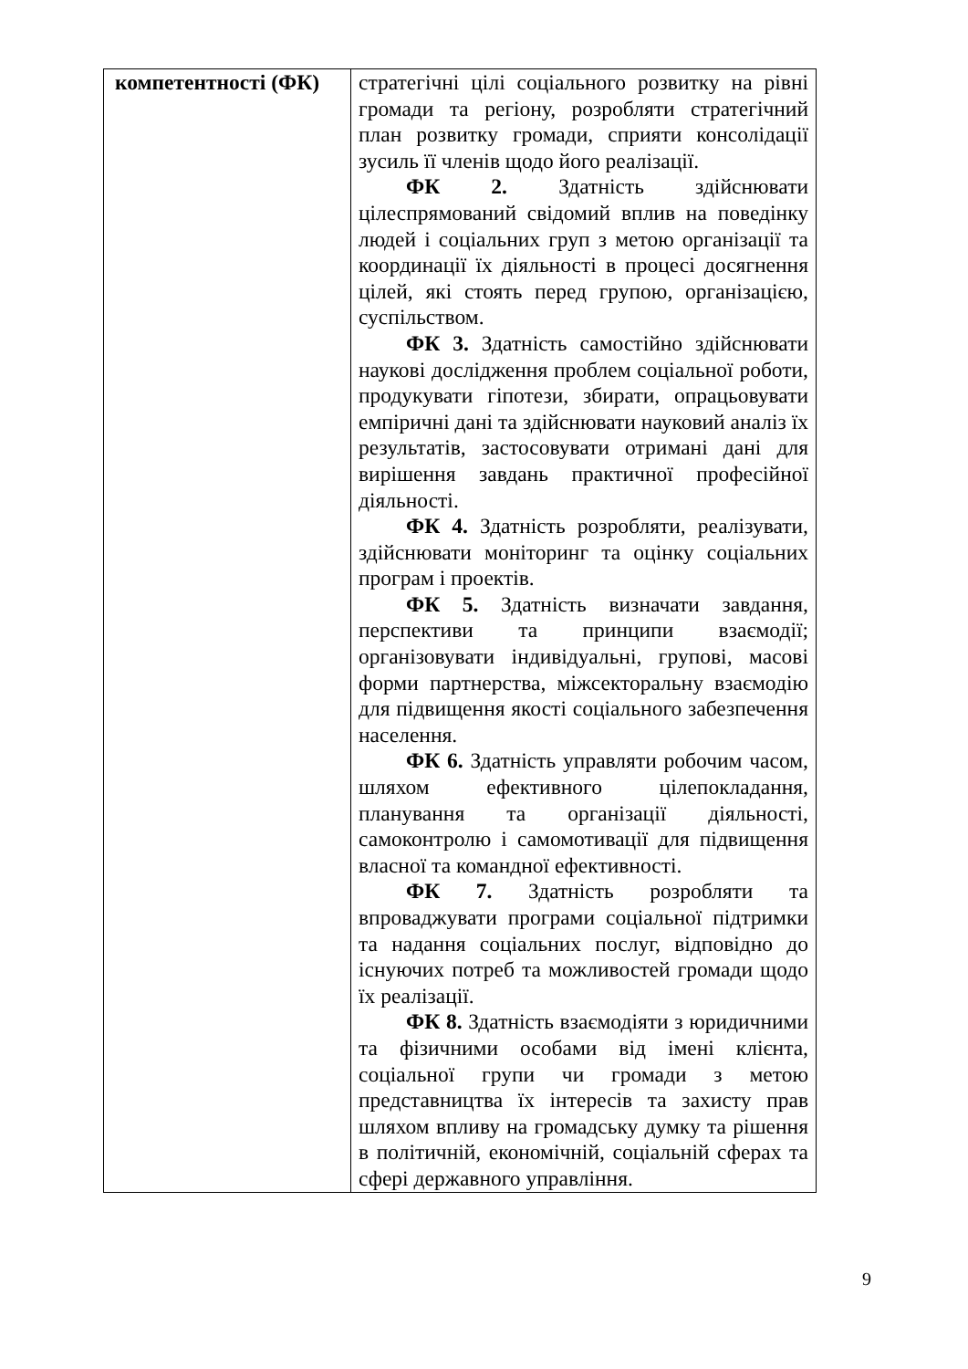| компетентності (ФК) | стратегічні цілі соціального розвитку на рівні громади та регіону, розробляти стратегічний план розвитку громади, сприяти консолідації зусиль її членів щодо його реалізації. ФК 2. Здатність здійснювати цілеспрямований свідомий вплив на поведінку людей і соціальних груп з метою організації та координації їх діяльності в процесі досягнення цілей, які стоять перед групою, організацією, суспільством. ФК 3. Здатність самостійно здійснювати наукові дослідження проблем соціальної роботи, продукувати гіпотези, збирати, опрацьовувати емпіричні дані та здійснювати науковий аналіз їх результатів, застосовувати отримані дані для вирішення завдань практичної професійної діяльності. ФК 4. Здатність розробляти, реалізувати, здійснювати моніторинг та оцінку соціальних програм і проектів. ФК 5. Здатність визначати завдання, перспективи та принципи взаємодії; організовувати індивідуальні, групові, масові форми партнерства, міжсекторальну взаємодію для підвищення якості соціального забезпечення населення. ФК 6. Здатність управляти робочим часом, шляхом ефективного цілепокладання, планування та організації діяльності, самоконтролю і самомотивації для підвищення власної та командної ефективності. ФК 7. Здатність розробляти та впроваджувати програми соціальної підтримки та надання соціальних послуг, відповідно до існуючих потреб та можливостей громади щодо їх реалізації. ФК 8. Здатність взаємодіяти з юридичними та фізичними особами від імені клієнта, соціальної групи чи громади з метою представництва їх інтересів та захисту прав шляхом впливу на громадську думку та рішення в політичній, економічній, соціальній сферах та сфері державного управління. |
9